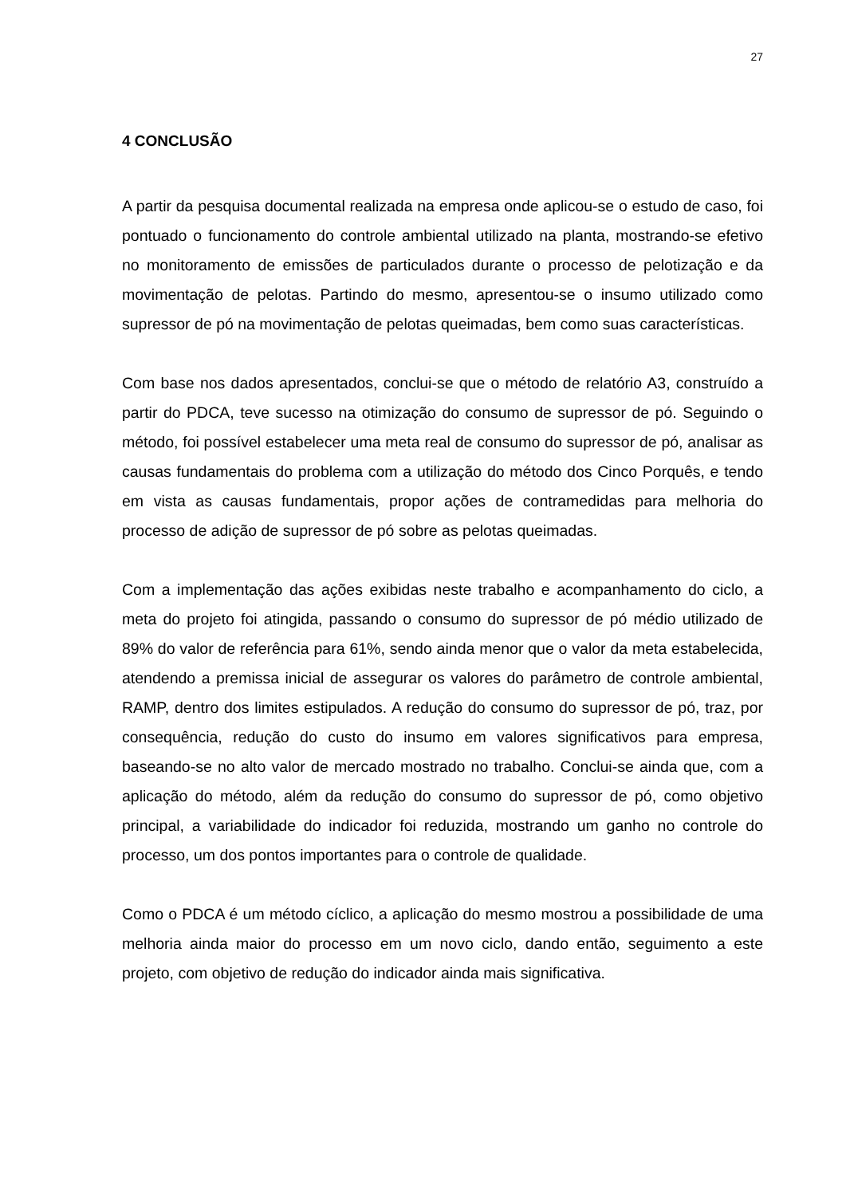27
4 CONCLUSÃO
A partir da pesquisa documental realizada na empresa onde aplicou-se o estudo de caso, foi pontuado o funcionamento do controle ambiental utilizado na planta, mostrando-se efetivo no monitoramento de emissões de particulados durante o processo de pelotização e da movimentação de pelotas. Partindo do mesmo, apresentou-se o insumo utilizado como supressor de pó na movimentação de pelotas queimadas, bem como suas características.
Com base nos dados apresentados, conclui-se que o método de relatório A3, construído a partir do PDCA, teve sucesso na otimização do consumo de supressor de pó. Seguindo o método, foi possível estabelecer uma meta real de consumo do supressor de pó, analisar as causas fundamentais do problema com a utilização do método dos Cinco Porquês, e tendo em vista as causas fundamentais, propor ações de contramedidas para melhoria do processo de adição de supressor de pó sobre as pelotas queimadas.
Com a implementação das ações exibidas neste trabalho e acompanhamento do ciclo, a meta do projeto foi atingida, passando o consumo do supressor de pó médio utilizado de 89% do valor de referência para 61%, sendo ainda menor que o valor da meta estabelecida, atendendo a premissa inicial de assegurar os valores do parâmetro de controle ambiental, RAMP, dentro dos limites estipulados. A redução do consumo do supressor de pó, traz, por consequência, redução do custo do insumo em valores significativos para empresa, baseando-se no alto valor de mercado mostrado no trabalho. Conclui-se ainda que, com a aplicação do método, além da redução do consumo do supressor de pó, como objetivo principal, a variabilidade do indicador foi reduzida, mostrando um ganho no controle do processo, um dos pontos importantes para o controle de qualidade.
Como o PDCA é um método cíclico, a aplicação do mesmo mostrou a possibilidade de uma melhoria ainda maior do processo em um novo ciclo, dando então, seguimento a este projeto, com objetivo de redução do indicador ainda mais significativa.